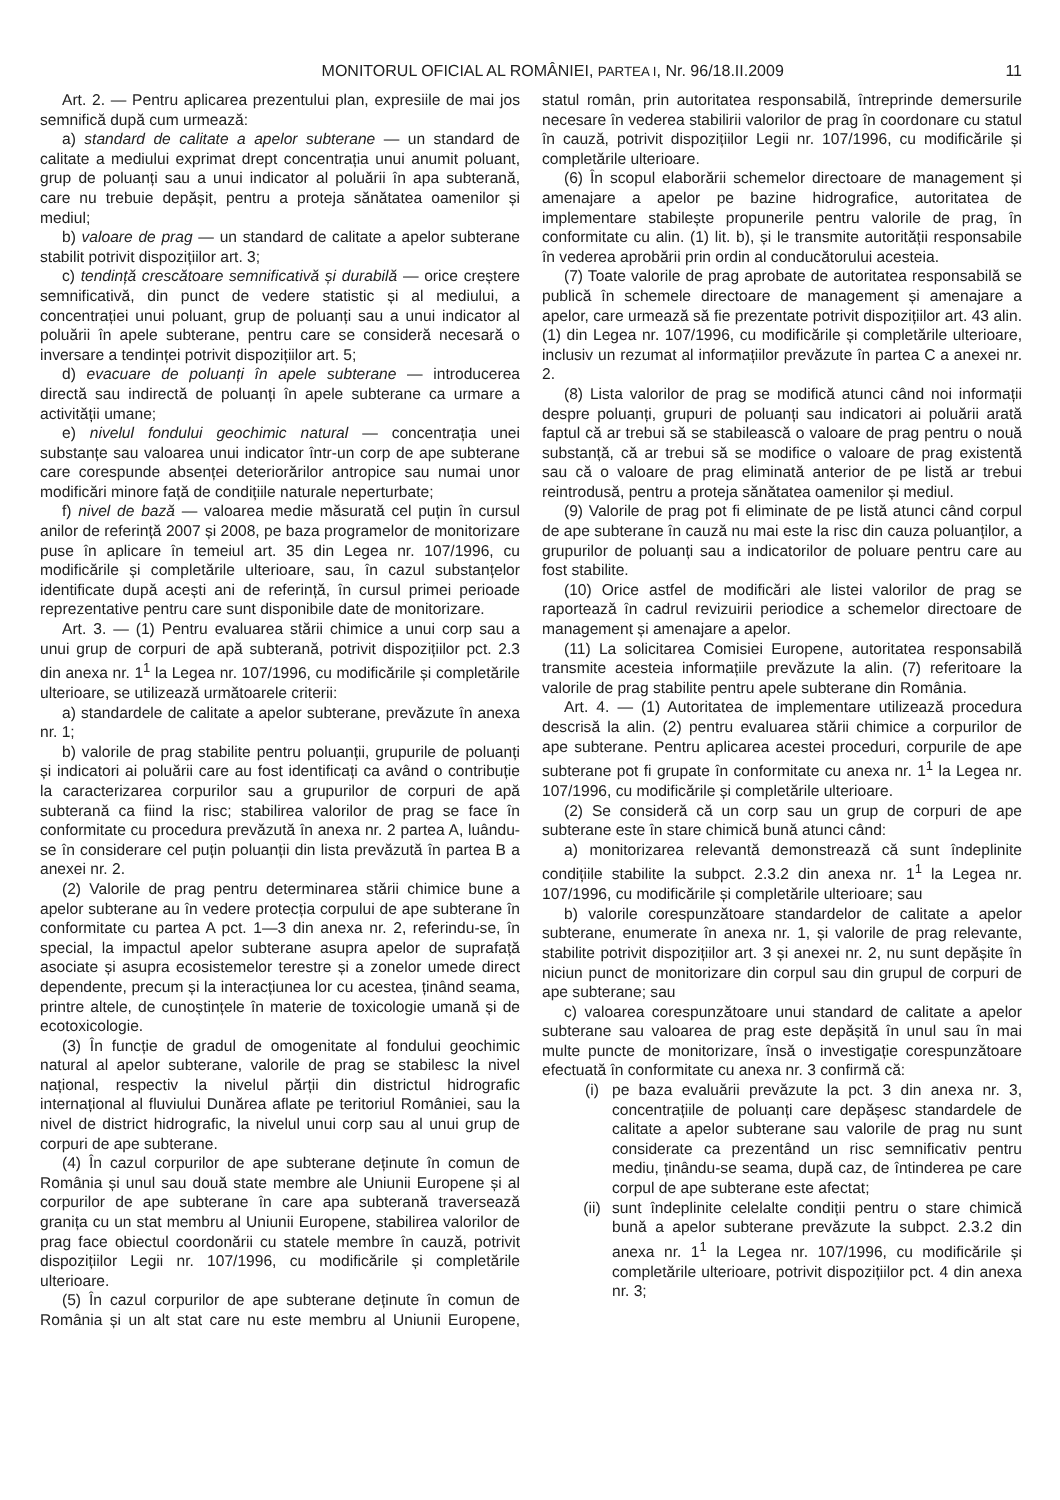MONITORUL OFICIAL AL ROMÂNIEI, PARTEA I, Nr. 96/18.II.2009
11
Art. 2. — Pentru aplicarea prezentului plan, expresiile de mai jos semnifică după cum urmează:
a) standard de calitate a apelor subterane — un standard de calitate a mediului exprimat drept concentrația unui anumit poluant, grup de poluanți sau a unui indicator al poluării în apa subterană, care nu trebuie depășit, pentru a proteja sănătatea oamenilor și mediul;
b) valoare de prag — un standard de calitate a apelor subterane stabilit potrivit dispozițiilor art. 3;
c) tendință crescătoare semnificativă și durabilă — orice creștere semnificativă, din punct de vedere statistic și al mediului, a concentrației unui poluant, grup de poluanți sau a unui indicator al poluării în apele subterane, pentru care se consideră necesară o inversare a tendinței potrivit dispozițiilor art. 5;
d) evacuare de poluanți în apele subterane — introducerea directă sau indirectă de poluanți în apele subterane ca urmare a activității umane;
e) nivelul fondului geochimic natural — concentrația unei substanțe sau valoarea unui indicator într-un corp de ape subterane care corespunde absenței deteriorărilor antropice sau numai unor modificări minore față de condițiile naturale neperturbate;
f) nivel de bază — valoarea medie măsurată cel puțin în cursul anilor de referință 2007 și 2008, pe baza programelor de monitorizare puse în aplicare în temeiul art. 35 din Legea nr. 107/1996, cu modificările și completările ulterioare, sau, în cazul substanțelor identificate după acești ani de referință, în cursul primei perioade reprezentative pentru care sunt disponibile date de monitorizare.
Art. 3. — (1) Pentru evaluarea stării chimice a unui corp sau a unui grup de corpuri de apă subterană, potrivit dispozițiilor pct. 2.3 din anexa nr. 1<sup>1</sup> la Legea nr. 107/1996, cu modificările și completările ulterioare, se utilizează următoarele criterii:
a) standardele de calitate a apelor subterane, prevăzute în anexa nr. 1;
b) valorile de prag stabilite pentru poluanții, grupurile de poluanți și indicatori ai poluării care au fost identificați ca având o contribuție la caracterizarea corpurilor sau a grupurilor de corpuri de apă subterană ca fiind la risc; stabilirea valorilor de prag se face în conformitate cu procedura prevăzută în anexa nr. 2 partea A, luându-se în considerare cel puțin poluanții din lista prevăzută în partea B a anexei nr. 2.
(2) Valorile de prag pentru determinarea stării chimice bune a apelor subterane au în vedere protecția corpului de ape subterane în conformitate cu partea A pct. 1—3 din anexa nr. 2, referindu-se, în special, la impactul apelor subterane asupra apelor de suprafață asociate și asupra ecosistemelor terestre și a zonelor umede direct dependente, precum și la interacțiunea lor cu acestea, ținând seama, printre altele, de cunoștințele în materie de toxicologie umană și de ecotoxicologie.
(3) În funcție de gradul de omogenitate al fondului geochimic natural al apelor subterane, valorile de prag se stabilesc la nivel național, respectiv la nivelul părții din districtul hidrografic internațional al fluviului Dunărea aflate pe teritoriul României, sau la nivel de district hidrografic, la nivelul unui corp sau al unui grup de corpuri de ape subterane.
(4) În cazul corpurilor de ape subterane deținute în comun de România și unul sau două state membre ale Uniunii Europene și al corpurilor de ape subterane în care apa subterană traversează granița cu un stat membru al Uniunii Europene, stabilirea valorilor de prag face obiectul coordonării cu statele membre în cauză, potrivit dispozițiilor Legii nr. 107/1996, cu modificările și completările ulterioare.
(5) În cazul corpurilor de ape subterane deținute în comun de România și un alt stat care nu este membru al Uniunii Europene, statul român, prin autoritatea responsabilă, întreprinde demersurile necesare în vederea stabilirii valorilor de prag în coordonare cu statul în cauză, potrivit dispozițiilor Legii nr. 107/1996, cu modificările și completările ulterioare.
(6) În scopul elaborării schemelor directoare de management și amenajare a apelor pe bazine hidrografice, autoritatea de implementare stabilește propunerile pentru valorile de prag, în conformitate cu alin. (1) lit. b), și le transmite autorității responsabile în vederea aprobării prin ordin al conducătorului acesteia.
(7) Toate valorile de prag aprobate de autoritatea responsabilă se publică în schemele directoare de management și amenajare a apelor, care urmează să fie prezentate potrivit dispozițiilor art. 43 alin. (1) din Legea nr. 107/1996, cu modificările și completările ulterioare, inclusiv un rezumat al informațiilor prevăzute în partea C a anexei nr. 2.
(8) Lista valorilor de prag se modifică atunci când noi informații despre poluanți, grupuri de poluanți sau indicatori ai poluării arată faptul că ar trebui să se stabilească o valoare de prag pentru o nouă substanță, că ar trebui să se modifice o valoare de prag existentă sau că o valoare de prag eliminată anterior de pe listă ar trebui reintrodusă, pentru a proteja sănătatea oamenilor și mediul.
(9) Valorile de prag pot fi eliminate de pe listă atunci când corpul de ape subterane în cauză nu mai este la risc din cauza poluanților, a grupurilor de poluanți sau a indicatorilor de poluare pentru care au fost stabilite.
(10) Orice astfel de modificări ale listei valorilor de prag se raportează în cadrul revizuirii periodice a schemelor directoare de management și amenajare a apelor.
(11) La solicitarea Comisiei Europene, autoritatea responsabilă transmite acesteia informațiile prevăzute la alin. (7) referitoare la valorile de prag stabilite pentru apele subterane din România.
Art. 4. — (1) Autoritatea de implementare utilizează procedura descrisă la alin. (2) pentru evaluarea stării chimice a corpurilor de ape subterane. Pentru aplicarea acestei proceduri, corpurile de ape subterane pot fi grupate în conformitate cu anexa nr. 1<sup>1</sup> la Legea nr. 107/1996, cu modificările și completările ulterioare.
(2) Se consideră că un corp sau un grup de corpuri de ape subterane este în stare chimică bună atunci când:
a) monitorizarea relevantă demonstrează că sunt îndeplinite condițiile stabilite la subpct. 2.3.2 din anexa nr. 1<sup>1</sup> la Legea nr. 107/1996, cu modificările și completările ulterioare; sau
b) valorile corespunzătoare standardelor de calitate a apelor subterane, enumerate în anexa nr. 1, și valorile de prag relevante, stabilite potrivit dispozițiilor art. 3 și anexei nr. 2, nu sunt depășite în niciun punct de monitorizare din corpul sau din grupul de corpuri de ape subterane; sau
c) valoarea corespunzătoare unui standard de calitate a apelor subterane sau valoarea de prag este depășită în unul sau în mai multe puncte de monitorizare, însă o investigație corespunzătoare efectuată în conformitate cu anexa nr. 3 confirmă că:
(i) pe baza evaluării prevăzute la pct. 3 din anexa nr. 3, concentrațiile de poluanți care depășesc standardele de calitate a apelor subterane sau valorile de prag nu sunt considerate ca prezentând un risc semnificativ pentru mediu, ținându-se seama, după caz, de întinderea pe care corpul de ape subterane este afectat;
(ii) sunt îndeplinite celelalte condiții pentru o stare chimică bună a apelor subterane prevăzute la subpct. 2.3.2 din anexa nr. 1<sup>1</sup> la Legea nr. 107/1996, cu modificările și completările ulterioare, potrivit dispozițiilor pct. 4 din anexa nr. 3;